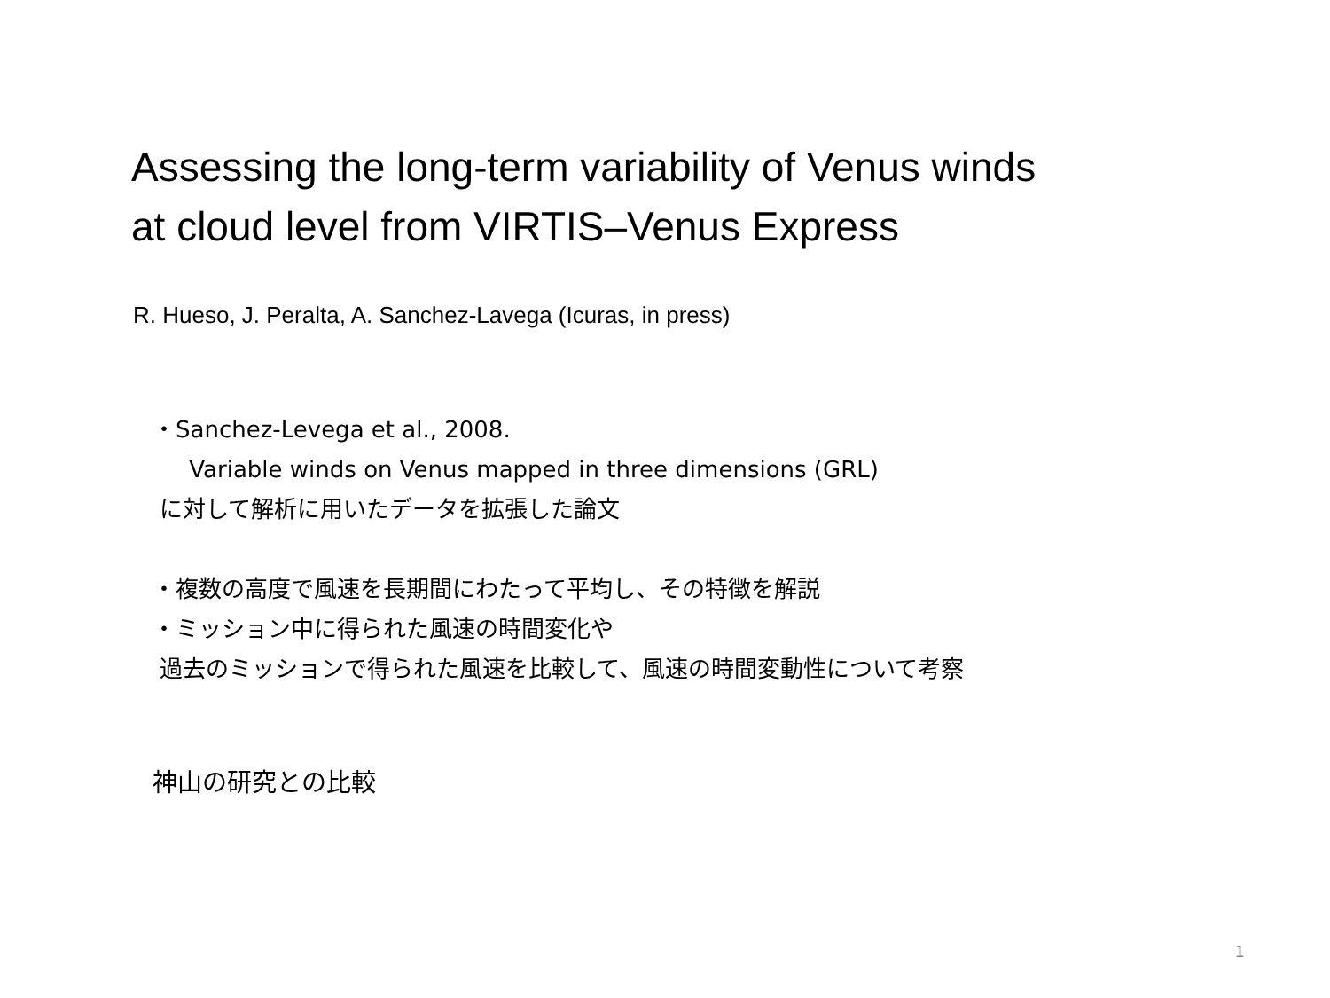Assessing the long-term variability of Venus winds
at cloud level from VIRTIS–Venus Express
R. Hueso, J. Peralta, A. Sanchez-Lavega (Icuras, in press)
・Sanchez-Levega et al., 2008.
Variable winds on Venus mapped in three dimensions (GRL)
に対して解析に用いたデータを拡張した論文
・複数の高度で風速を長期間にわたって平均し、その特徴を解説
・ミッション中に得られた風速の時間変化や
過去のミッションで得られた風速を比較して、風速の時間変動性について考察
神山の研究との比較
1